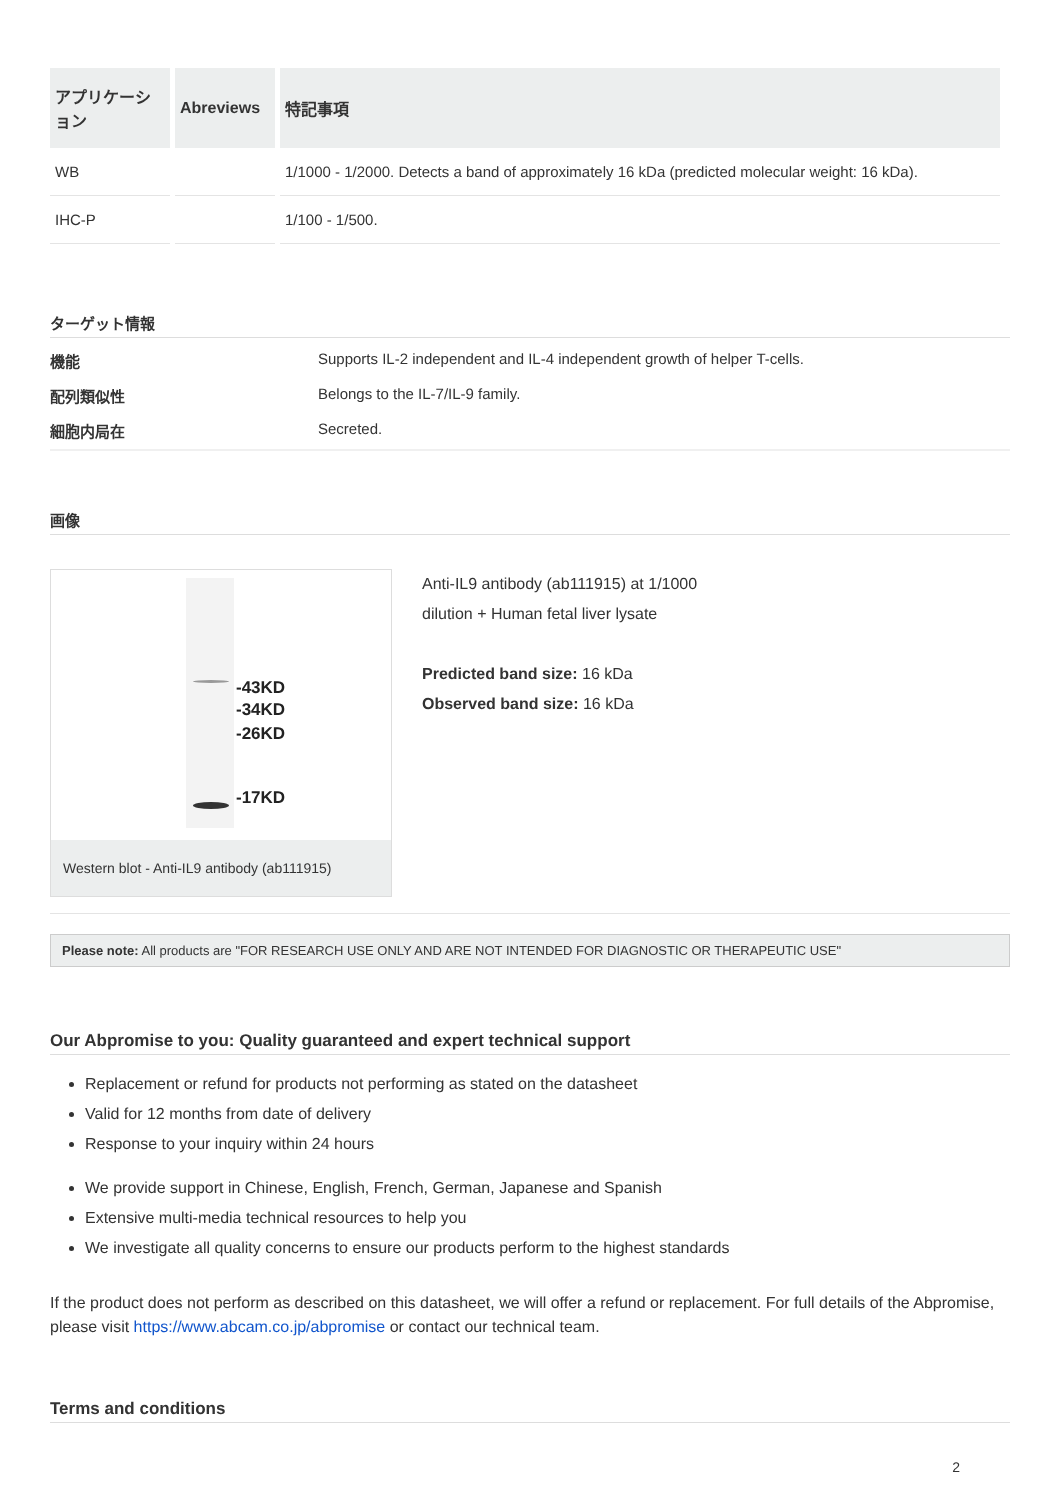| アプリケーション | Abreviews | 特記事項 |
| --- | --- | --- |
| WB | | 1/1000 - 1/2000. Detects a band of approximately 16 kDa (predicted molecular weight: 16 kDa). |
| IHC-P | | 1/100 - 1/500. |
ターゲット情報
機能 Supports IL-2 independent and IL-4 independent growth of helper T-cells. 配列類似性 Belongs to the IL-7/IL-9 family. 細胞内局在 Secreted.
画像
-43KD
-34KD
-26KD
-17KD
Western blot - Anti-IL9 antibody (ab111915)
Anti-IL9 antibody (ab111915) at 1/1000
dilution + Human fetal liver lysate
Predicted band size: 16 kDa
Observed band size: 16 kDa
Please note: All products are "FOR RESEARCH USE ONLY AND ARE NOT INTENDED FOR DIAGNOSTIC OR THERAPEUTIC USE"
Our Abpromise to you: Quality guaranteed and expert technical support
Replacement or refund for products not performing as stated on the datasheet
Valid for 12 months from date of delivery
Response to your inquiry within 24 hours
We provide support in Chinese, English, French, German, Japanese and Spanish
Extensive multi-media technical resources to help you
We investigate all quality concerns to ensure our products perform to the highest standards
If the product does not perform as described on this datasheet, we will offer a refund or replacement. For full details of the Abpromise, please visit https://www.abcam.co.jp/abpromise or contact our technical team.
Terms and conditions
2